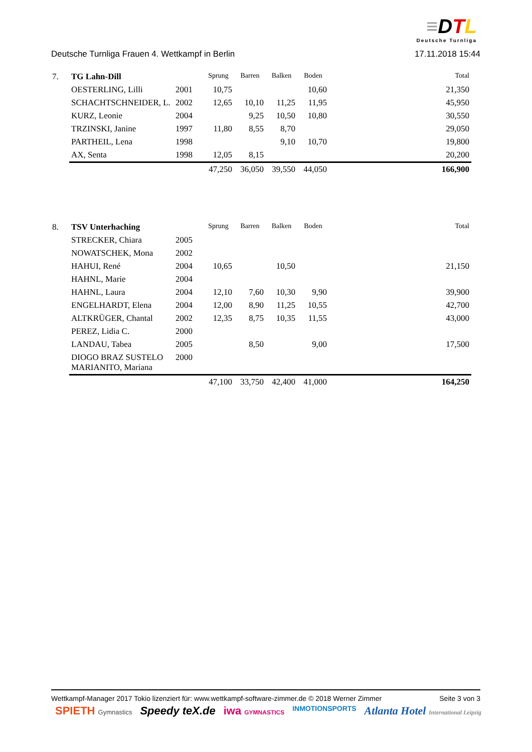≡DTL
Deutsche Turnliga
Deutsche Turnliga Frauen 4. Wettkampf in Berlin 17.11.2018 15:44
| 7. | TG Lahn-Dill | | Sprung | Barren | Balken | Boden | | Total |
| | OESTERLING, Lilli | 2001 | 10,75 | | | 10,60 | | 21,350 |
| | SCHACHTSCHNEIDER, L. | 2002 | 12,65 | 10,10 | 11,25 | 11,95 | | 45,950 |
| | KURZ, Leonie | 2004 | | 9,25 | 10,50 | 10,80 | | 30,550 |
| | TRZINSKI, Janine | 1997 | 11,80 | 8,55 | 8,70 | | | 29,050 |
| | PARTHEIL, Lena | 1998 | | | 9,10 | 10,70 | | 19,800 |
| | AX, Senta | 1998 | 12,05 | 8,15 | | | | 20,200 |
| | | | 47,250 | 36,050 | 39,550 | 44,050 | | 166,900 |
| 8. | TSV Unterhaching | | Sprung | Barren | Balken | Boden | | Total |
| | STRECKER, Chiara | 2005 | | | | | | |
| | NOWATSCHEK, Mona | 2002 | | | | | | |
| | HAHUI, René | 2004 | 10,65 | | 10,50 | | | 21,150 |
| | HAHNL, Marie | 2004 | | | | | | |
| | HAHNL, Laura | 2004 | 12,10 | 7,60 | 10,30 | 9,90 | | 39,900 |
| | ENGELHARDT, Elena | 2004 | 12,00 | 8,90 | 11,25 | 10,55 | | 42,700 |
| | ALTKRÜGER, Chantal | 2002 | 12,35 | 8,75 | 10,35 | 11,55 | | 43,000 |
| | PEREZ, Lidia C. | 2000 | | | | | | |
| | LANDAU, Tabea | 2005 | | 8,50 | | 9,00 | | 17,500 |
| | DIOGO BRAZ SUSTELO MARIANITO, Mariana | 2000 | | | | | | |
| | | | 47,100 | 33,750 | 42,400 | 41,000 | | 164,250 |
Wettkampf-Manager 2017 Tokio lizenziert für: www.wettkampf-software-zimmer.de © 2018 Werner Zimmer Seite 3 von 3
SPIETH Gymnastics Speedy teX.de iwa GYMNASTICS INMOTIONSPORTS Atlanta Hotel International Leipzig